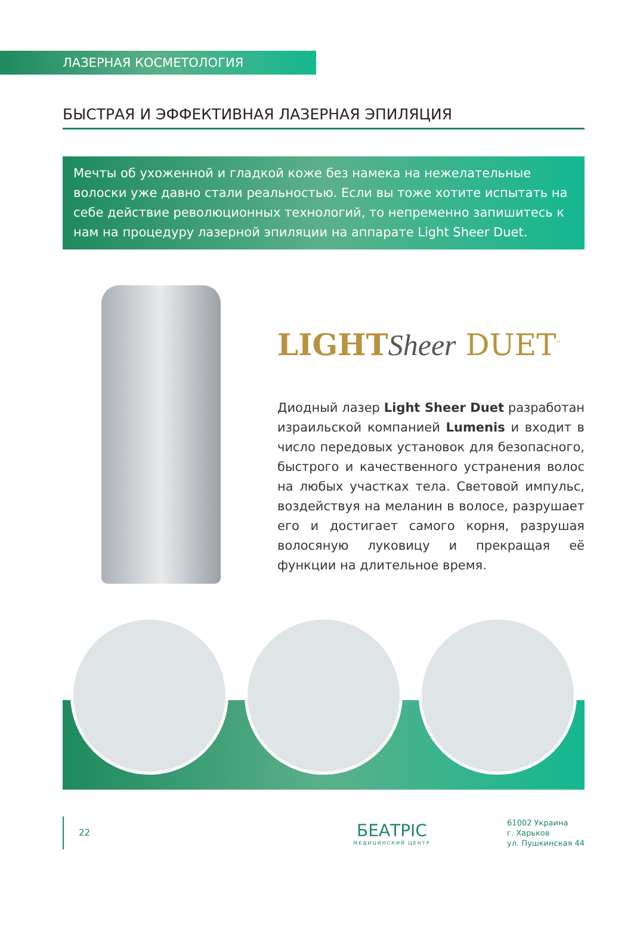ЛАЗЕРНАЯ КОСМЕТОЛОГИЯ
БЫСТРАЯ И ЭФФЕКТИВНАЯ ЛАЗЕРНАЯ ЭПИЛЯЦИЯ
Мечты об ухоженной и гладкой коже без намека на нежелательные волоски уже давно стали реальностью. Если вы тоже хотите испытать на себе действие революционных технологий, то непременно запишитесь к нам на процедуру лазерной эпиляции на аппарате Light Sheer Duet.
LIGHT Sheer DUET<sup>™</sup>
Диодный лазер Light Sheer Duet разработан израильской компанией Lumenis и входит в число передовых установок для безопасного, быстрого и качественного устранения волос на любых участках тела. Световой импульс, воздействуя на меланин в волосе, разрушает его и достигает самого корня, разрушая волосяную луковицу и прекращая её функции на длительное время.
22
БЕАТРІС
МЕДИЦИНСКИЙ ЦЕНТР
61002 Украина
г. Харьков
ул. Пушкинская 44